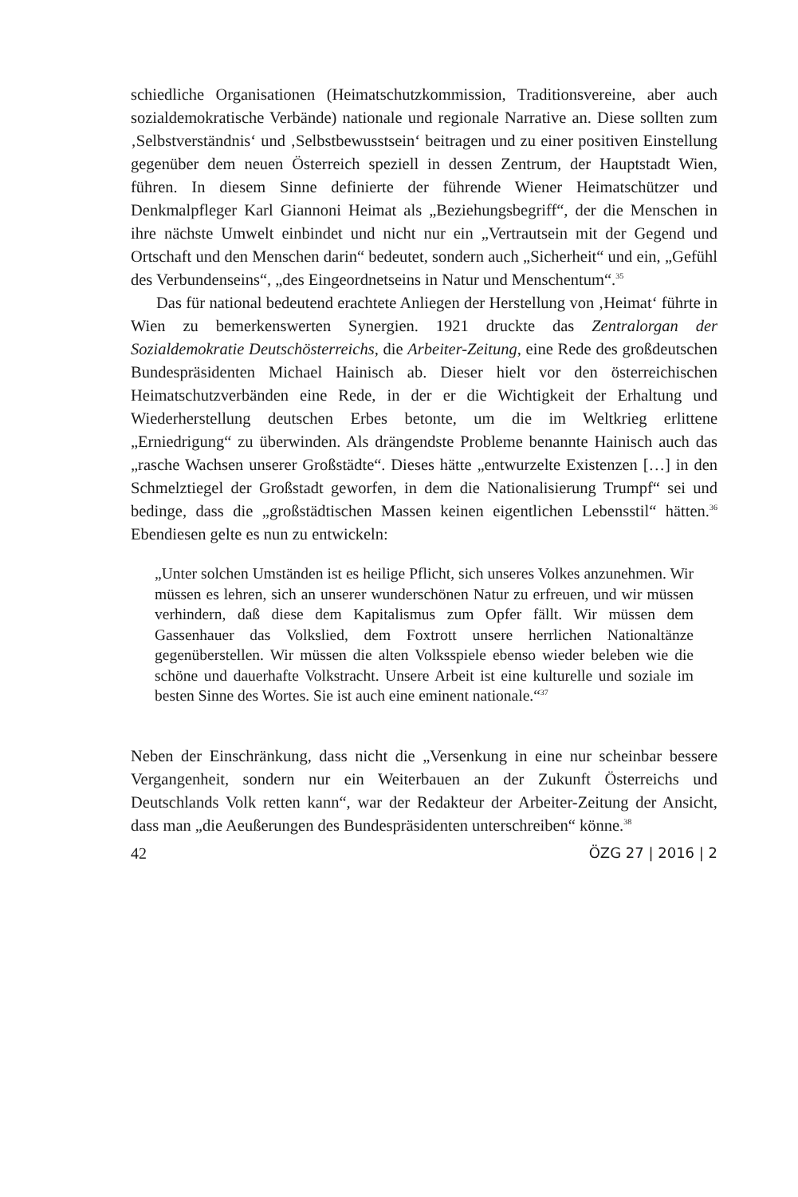schiedliche Organisationen (Heimatschutzkommission, Traditionsvereine, aber auch sozialdemokratische Verbände) nationale und regionale Narrative an. Diese sollten zum ‚Selbstverständnis‘ und ‚Selbstbewusstsein‘ beitragen und zu einer positiven Einstellung gegenüber dem neuen Österreich speziell in dessen Zentrum, der Hauptstadt Wien, führen. In diesem Sinne definierte der führende Wiener Heimatschützer und Denkmalpfleger Karl Giannoni Heimat als „Beziehungsbegriff“, der die Menschen in ihre nächste Umwelt einbindet und nicht nur ein „Vertrautsein mit der Gegend und Ortschaft und den Menschen darin“ bedeutet, sondern auch „Sicherheit“ und ein, „Gefühl des Verbundenseins“, „des Eingeordnetseins in Natur und Menschentum“.<sup>35</sup>
Das für national bedeutend erachtete Anliegen der Herstellung von ‚Heimat‘ führte in Wien zu bemerkenswerten Synergien. 1921 druckte das Zentralorgan der Sozialdemokratie Deutschösterreichs, die Arbeiter-Zeitung, eine Rede des großdeutschen Bundespräsidenten Michael Hainisch ab. Dieser hielt vor den österreichischen Heimatschutzverbänden eine Rede, in der er die Wichtigkeit der Erhaltung und Wiederherstellung deutschen Erbes betonte, um die im Weltkrieg erlittene „Erniedrigung“ zu überwinden. Als drängendste Probleme benannte Hainisch auch das „rasche Wachsen unserer Großstädte“. Dieses hätte „entwurzelte Existenzen […] in den Schmelztiegel der Großstadt geworfen, in dem die Nationalisierung Trumpf“ sei und bedinge, dass die „großstädtischen Massen keinen eigentlichen Lebensstil“ hätten.<sup>36</sup> Ebendiesen gelte es nun zu entwickeln:
„Unter solchen Umständen ist es heilige Pflicht, sich unseres Volkes anzunehmen. Wir müssen es lehren, sich an unserer wunderschönen Natur zu erfreuen, und wir müssen verhindern, daß diese dem Kapitalismus zum Opfer fällt. Wir müssen dem Gassenhauer das Volkslied, dem Foxtrott unsere herrlichen Nationaltänze gegenüberstellen. Wir müssen die alten Volksspiele ebenso wieder beleben wie die schöne und dauerhafte Volkstracht. Unsere Arbeit ist eine kulturelle und soziale im besten Sinne des Wortes. Sie ist auch eine eminent nationale.“<sup>37</sup>
Neben der Einschränkung, dass nicht die „Versenkung in eine nur scheinbar bessere Vergangenheit, sondern nur ein Weiterbauen an der Zukunft Österreichs und Deutschlands Volk retten kann“, war der Redakteur der Arbeiter-Zeitung der Ansicht, dass man „die Aeußerungen des Bundespräsidenten unterschreiben“ könne.<sup>38</sup>
42 ÖZG 27 | 2016 | 2